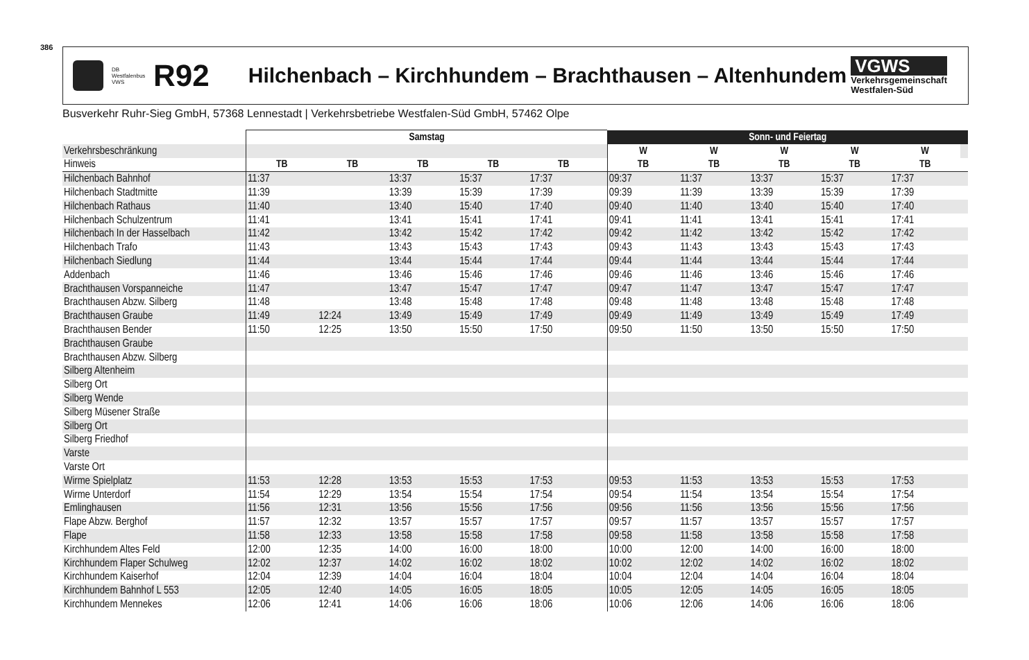386
DB Westfalenbus VWS
R92
Hilchenbach – Kirchhundem – Brachthausen – Altenhundem
VGWS
Verkehrsgemeinschaft
Westfalen-Süd
Busverkehr Ruhr-Sieg GmbH, 57368 Lennestadt | Verkehrsbetriebe Westfalen-Süd GmbH, 57462 Olpe
| | Samstag | | | | | | Sonn- und Feiertag | | | | | |
| Verkehrsbeschränkung | | | | | | | W | W | W | W | W | |
| Hinweis | TB | TB | TB | TB | TB | | TB | TB | TB | TB | TB | |
| Hilchenbach Bahnhof | 11:37 | | 13:37 | 15:37 | 17:37 | | 09:37 | 11:37 | 13:37 | 15:37 | 17:37 | |
| Hilchenbach Stadtmitte | 11:39 | | 13:39 | 15:39 | 17:39 | | 09:39 | 11:39 | 13:39 | 15:39 | 17:39 | |
| Hilchenbach Rathaus | 11:40 | | 13:40 | 15:40 | 17:40 | | 09:40 | 11:40 | 13:40 | 15:40 | 17:40 | |
| Hilchenbach Schulzentrum | 11:41 | | 13:41 | 15:41 | 17:41 | | 09:41 | 11:41 | 13:41 | 15:41 | 17:41 | |
| Hilchenbach In der Hasselbach | 11:42 | | 13:42 | 15:42 | 17:42 | | 09:42 | 11:42 | 13:42 | 15:42 | 17:42 | |
| Hilchenbach Trafo | 11:43 | | 13:43 | 15:43 | 17:43 | | 09:43 | 11:43 | 13:43 | 15:43 | 17:43 | |
| Hilchenbach Siedlung | 11:44 | | 13:44 | 15:44 | 17:44 | | 09:44 | 11:44 | 13:44 | 15:44 | 17:44 | |
| Addenbach | 11:46 | | 13:46 | 15:46 | 17:46 | | 09:46 | 11:46 | 13:46 | 15:46 | 17:46 | |
| Brachthausen Vorspanneiche | 11:47 | | 13:47 | 15:47 | 17:47 | | 09:47 | 11:47 | 13:47 | 15:47 | 17:47 | |
| Brachthausen Abzw. Silberg | 11:48 | | 13:48 | 15:48 | 17:48 | | 09:48 | 11:48 | 13:48 | 15:48 | 17:48 | |
| Brachthausen Graube | 11:49 | 12:24 | 13:49 | 15:49 | 17:49 | | 09:49 | 11:49 | 13:49 | 15:49 | 17:49 | |
| Brachthausen Bender | 11:50 | 12:25 | 13:50 | 15:50 | 17:50 | | 09:50 | 11:50 | 13:50 | 15:50 | 17:50 | |
| Brachthausen Graube | | | | | | | | | | | | |
| Brachthausen Abzw. Silberg | | | | | | | | | | | | |
| Silberg Altenheim | | | | | | | | | | | | |
| Silberg Ort | | | | | | | | | | | | |
| Silberg Wende | | | | | | | | | | | | |
| Silberg Müsener Straße | | | | | | | | | | | | |
| Silberg Ort | | | | | | | | | | | | |
| Silberg Friedhof | | | | | | | | | | | | |
| Varste | | | | | | | | | | | | |
| Varste Ort | | | | | | | | | | | | |
| Wirme Spielplatz | 11:53 | 12:28 | 13:53 | 15:53 | 17:53 | | 09:53 | 11:53 | 13:53 | 15:53 | 17:53 | |
| Wirme Unterdorf | 11:54 | 12:29 | 13:54 | 15:54 | 17:54 | | 09:54 | 11:54 | 13:54 | 15:54 | 17:54 | |
| Emlinghausen | 11:56 | 12:31 | 13:56 | 15:56 | 17:56 | | 09:56 | 11:56 | 13:56 | 15:56 | 17:56 | |
| Flape Abzw. Berghof | 11:57 | 12:32 | 13:57 | 15:57 | 17:57 | | 09:57 | 11:57 | 13:57 | 15:57 | 17:57 | |
| Flape | 11:58 | 12:33 | 13:58 | 15:58 | 17:58 | | 09:58 | 11:58 | 13:58 | 15:58 | 17:58 | |
| Kirchhundem Altes Feld | 12:00 | 12:35 | 14:00 | 16:00 | 18:00 | | 10:00 | 12:00 | 14:00 | 16:00 | 18:00 | |
| Kirchhundem Flaper Schulweg | 12:02 | 12:37 | 14:02 | 16:02 | 18:02 | | 10:02 | 12:02 | 14:02 | 16:02 | 18:02 | |
| Kirchhundem Kaiserhof | 12:04 | 12:39 | 14:04 | 16:04 | 18:04 | | 10:04 | 12:04 | 14:04 | 16:04 | 18:04 | |
| Kirchhundem Bahnhof L 553 | 12:05 | 12:40 | 14:05 | 16:05 | 18:05 | | 10:05 | 12:05 | 14:05 | 16:05 | 18:05 | |
| Kirchhundem Mennekes | 12:06 | 12:41 | 14:06 | 16:06 | 18:06 | | 10:06 | 12:06 | 14:06 | 16:06 | 18:06 | |